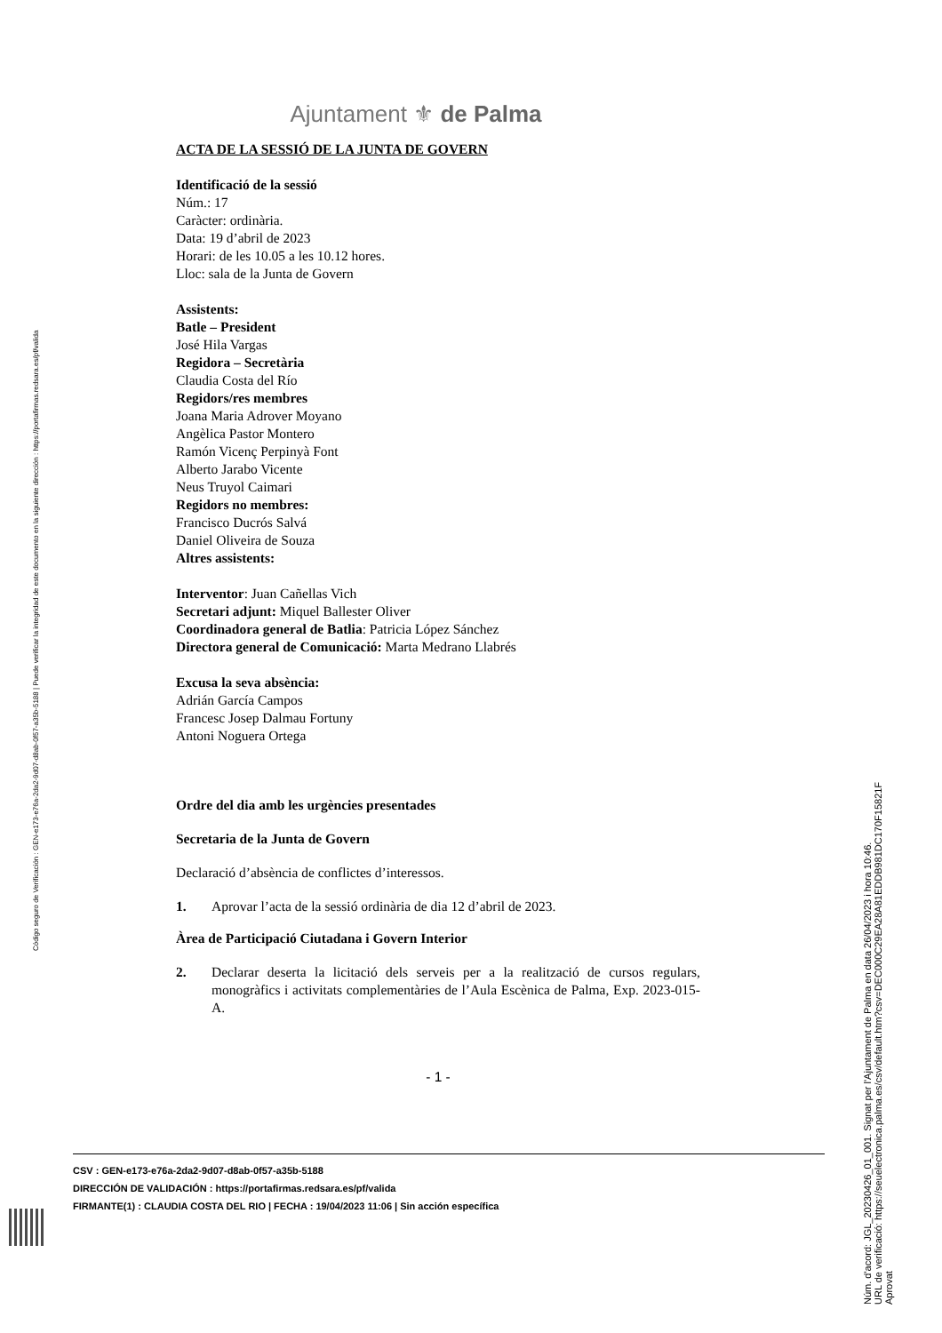Código seguro de Verificación : GEN-e173-e76a-2da2-9d07-d8ab-0f57-a35b-5188 | Puede verificar la integridad de este documento en la siguiente dirección : https://portafirmas.redsara.es/pf/valida
Ajuntament ⚜ de Palma
ACTA DE LA SESSIÓ DE LA JUNTA DE GOVERN
Identificació de la sessió
Núm.: 17
Caràcter: ordinària.
Data: 19 d’abril de 2023
Horari: de les 10.05 a les 10.12 hores.
Lloc: sala de la Junta de Govern
Assistents:
Batle – President
José Hila Vargas
Regidora – Secretària
Claudia Costa del Río
Regidors/res membres
Joana Maria Adrover Moyano
Angèlica Pastor Montero
Ramón Vicenç Perpinyà Font
Alberto Jarabo Vicente
Neus Truyol Caimari
Regidors no membres:
Francisco Ducrós Salvá
Daniel Oliveira de Souza
Altres assistents:
Interventor: Juan Cañellas Vich
Secretari adjunt: Miquel Ballester Oliver
Coordinadora general de Batlia: Patricia López Sánchez
Directora general de Comunicació: Marta Medrano Llabrés
Excusa la seva absència:
Adrián García Campos
Francesc Josep Dalmau Fortuny
Antoni Noguera Ortega
Ordre del dia amb les urgències presentades
Secretaria de la Junta de Govern
Declaració d’absència de conflictes d’interessos.
1. Aprovar l’acta de la sessió ordinària de dia 12 d’abril de 2023.
Àrea de Participació Ciutadana i Govern Interior
2. Declarar deserta la licitació dels serveis per a la realització de cursos regulars, monogràfics i activitats complementàries de l’Aula Escènica de Palma, Exp. 2023-015-A.
- 1 -
CSV : GEN-e173-e76a-2da2-9d07-d8ab-0f57-a35b-5188
DIRECCIÓN DE VALIDACIÓN : https://portafirmas.redsara.es/pf/valida
FIRMANTE(1) : CLAUDIA COSTA DEL RIO | FECHA : 19/04/2023 11:06 | Sin acción específica
Núm. d'acord: JGL_20230426_01_001. Signat per l'Ajuntament de Palma en data 26/04/2023 i hora 10:46.
URL de verificació: https://seuelectronica.palma.es/csv/default.htm?csv=DEC000C29EA28A81EDDB981DC170F15821F
Aprovat